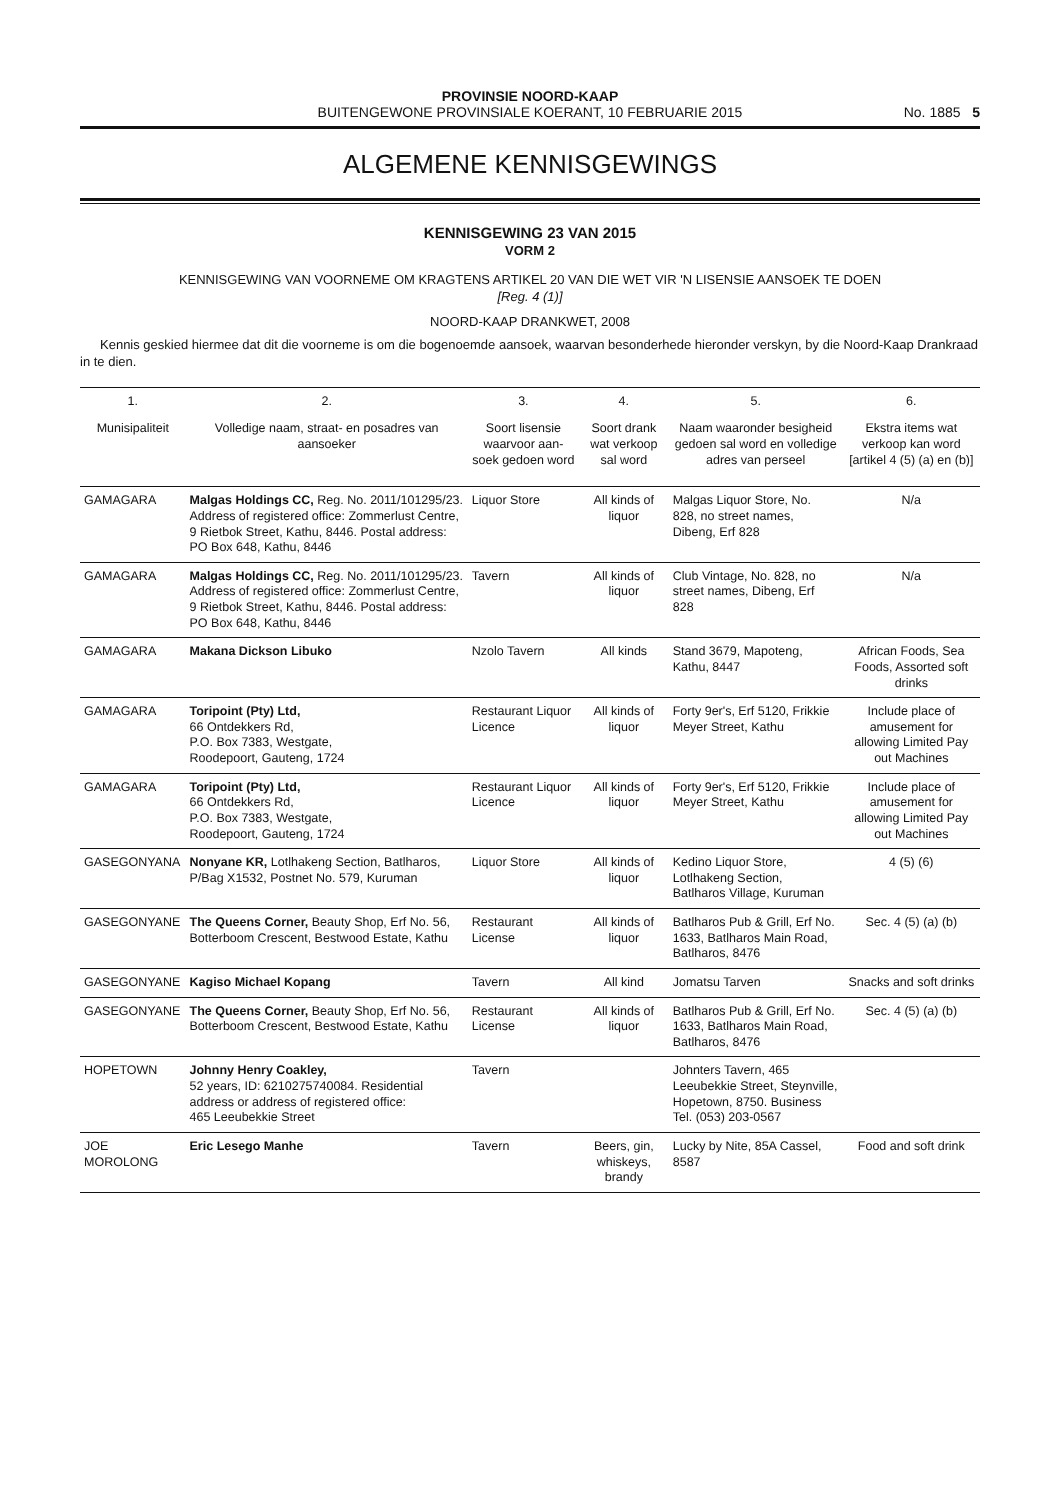PROVINSIE NOORD-KAAP
BUITENGEWONE PROVINSIALE KOERANT, 10 FEBRUARIE 2015
No. 1885 5
ALGEMENE KENNISGEWINGS
KENNISGEWING 23 VAN 2015
VORM 2
KENNISGEWING VAN VOORNEME OM KRAGTENS ARTIKEL 20 VAN DIE WET VIR 'N LISENSIE AANSOEK TE DOEN
[Reg. 4 (1)]
NOORD-KAAP DRANKWET, 2008
Kennis geskied hiermee dat dit die voorneme is om die bogenoemde aansoek, waarvan besonderhede hieronder verskyn, by die Noord-Kaap Drankraad in te dien.
| 1. | 2. | 3. | 4. | 5. | 6. |
| --- | --- | --- | --- | --- | --- |
| Munisipaliteit | Volledige naam, straat- en posadres van aansoeker | Soort lisensie waarvoor aan-soek gedoen word | Soort drank wat verkoop sal word | Naam waaronder besigheid gedoen sal word en volledige adres van perseel | Ekstra items wat verkoop kan word [artikel 4 (5) (a) en (b)] |
| GAMAGARA | Malgas Holdings CC, Reg. No. 2011/101295/23. Address of registered office: Zommerlust Centre, 9 Rietbok Street, Kathu, 8446. Postal address: PO Box 648, Kathu, 8446 | Liquor Store | All kinds of liquor | Malgas Liquor Store, No. 828, no street names, Dibeng, Erf 828 | N/a |
| GAMAGARA | Malgas Holdings CC, Reg. No. 2011/101295/23. Address of registered office: Zommerlust Centre, 9 Rietbok Street, Kathu, 8446. Postal address: PO Box 648, Kathu, 8446 | Tavern | All kinds of liquor | Club Vintage, No. 828, no street names, Dibeng, Erf 828 | N/a |
| GAMAGARA | Makana Dickson Libuko | Nzolo Tavern | All kinds | Stand 3679, Mapoteng, Kathu, 8447 | African Foods, Sea Foods, Assorted soft drinks |
| GAMAGARA | Toripoint (Pty) Ltd, 66 Ontdekkers Rd, P.O. Box 7383, Westgate, Roodepoort, Gauteng, 1724 | Restaurant Liquor Licence | All kinds of liquor | Forty 9er's, Erf 5120, Frikkie Meyer Street, Kathu | Include place of amusement for allowing Limited Pay out Machines |
| GAMAGARA | Toripoint (Pty) Ltd, 66 Ontdekkers Rd, P.O. Box 7383, Westgate, Roodepoort, Gauteng, 1724 | Restaurant Liquor Licence | All kinds of liquor | Forty 9er's, Erf 5120, Frikkie Meyer Street, Kathu | Include place of amusement for allowing Limited Pay out Machines |
| GASEGONYANA | Nonyane KR, Lotlhakeng Section, Batlharos, P/Bag X1532, Postnet No. 579, Kuruman | Liquor Store | All kinds of liquor | Kedino Liquor Store, Lotlhakeng Section, Batlharos Village, Kuruman | 4 (5) (6) |
| GASEGONYANE | The Queens Corner, Beauty Shop, Erf No. 56, Botterboom Crescent, Bestwood Estate, Kathu | Restaurant License | All kinds of liquor | Batlharos Pub & Grill, Erf No. 1633, Batlharos Main Road, Batlharos, 8476 | Sec. 4 (5) (a) (b) |
| GASEGONYANE | Kagiso Michael Kopang | Tavern | All kind | Jomatsu Tarven | Snacks and soft drinks |
| GASEGONYANE | The Queens Corner, Beauty Shop, Erf No. 56, Botterboom Crescent, Bestwood Estate, Kathu | Restaurant License | All kinds of liquor | Batlharos Pub & Grill, Erf No. 1633, Batlharos Main Road, Batlharos, 8476 | Sec. 4 (5) (a) (b) |
| HOPETOWN | Johnny Henry Coakley, 52 years, ID: 6210275740084. Residential address or address of registered office: 465 Leeubekkie Street | Tavern | | Johnters Tavern, 465 Leeubekkie Street, Steynville, Hopetown, 8750. Business Tel. (053) 203-0567 | |
| JOE MOROLONG | Eric Lesego Manhe | Tavern | Beers, gin, whiskeys, brandy | Lucky by Nite, 85A Cassel, 8587 | Food and soft drink |